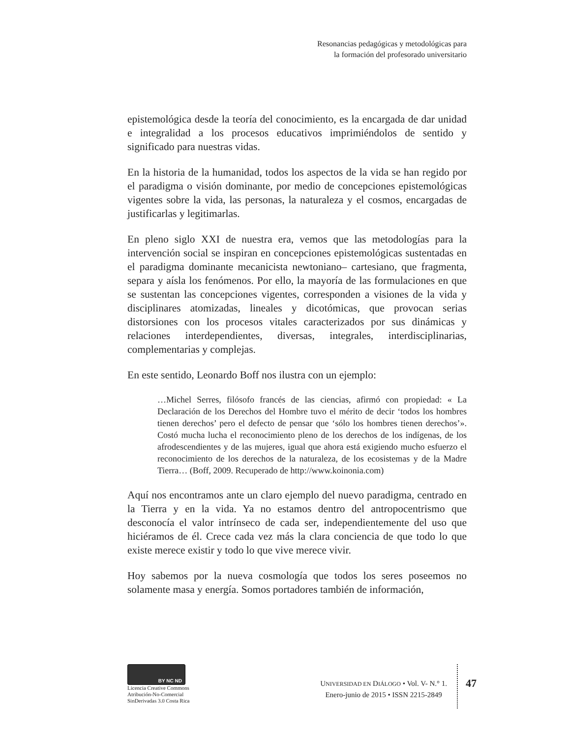Resonancias pedagógicas y metodológicas para
la formación del profesorado universitario
epistemológica desde la teoría del conocimiento, es la encargada de dar unidad e integralidad a los procesos educativos imprimiéndolos de sentido y significado para nuestras vidas.
En la historia de la humanidad, todos los aspectos de la vida se han regido por el paradigma o visión dominante, por medio de concepciones epistemológicas vigentes sobre la vida, las personas, la naturaleza y el cosmos, encargadas de justificarlas y legitimarlas.
En pleno siglo XXI de nuestra era, vemos que las metodologías para la intervención social se inspiran en concepciones epistemológicas sustentadas en el paradigma dominante mecanicista newtoniano– cartesiano, que fragmenta, separa y aísla los fenómenos. Por ello, la mayoría de las formulaciones en que se sustentan las concepciones vigentes, corresponden a visiones de la vida y disciplinares atomizadas, lineales y dicotómicas, que provocan serias distorsiones con los procesos vitales caracterizados por sus dinámicas y relaciones interdependientes, diversas, integrales, interdisciplinarias, complementarias y complejas.
En este sentido, Leonardo Boff nos ilustra con un ejemplo:
…Michel Serres, filósofo francés de las ciencias, afirmó con propiedad: « La Declaración de los Derechos del Hombre tuvo el mérito de decir ‘todos los hombres tienen derechos’ pero el defecto de pensar que ‘sólo los hombres tienen derechos’». Costó mucha lucha el reconocimiento pleno de los derechos de los indígenas, de los afrodescendientes y de las mujeres, igual que ahora está exigiendo mucho esfuerzo el reconocimiento de los derechos de la naturaleza, de los ecosistemas y de la Madre Tierra… (Boff, 2009. Recuperado de http://www.koinonia.com)
Aquí nos encontramos ante un claro ejemplo del nuevo paradigma, centrado en la Tierra y en la vida. Ya no estamos dentro del antropocentrismo que desconocía el valor intrínseco de cada ser, independientemente del uso que hiciéramos de él. Crece cada vez más la clara conciencia de que todo lo que existe merece existir y todo lo que vive merece vivir.
Hoy sabemos por la nueva cosmología que todos los seres poseemos no solamente masa y energía. Somos portadores también de información,
BY NC ND
Licencia Creative Commons
Atribución-No-Comercial
SinDerivadas 3.0 Costa Rica
UNIVERSIDAD EN DIÁLOGO • Vol. V- N.° 1.
Enero-junio de 2015 • ISSN 2215-2849
47